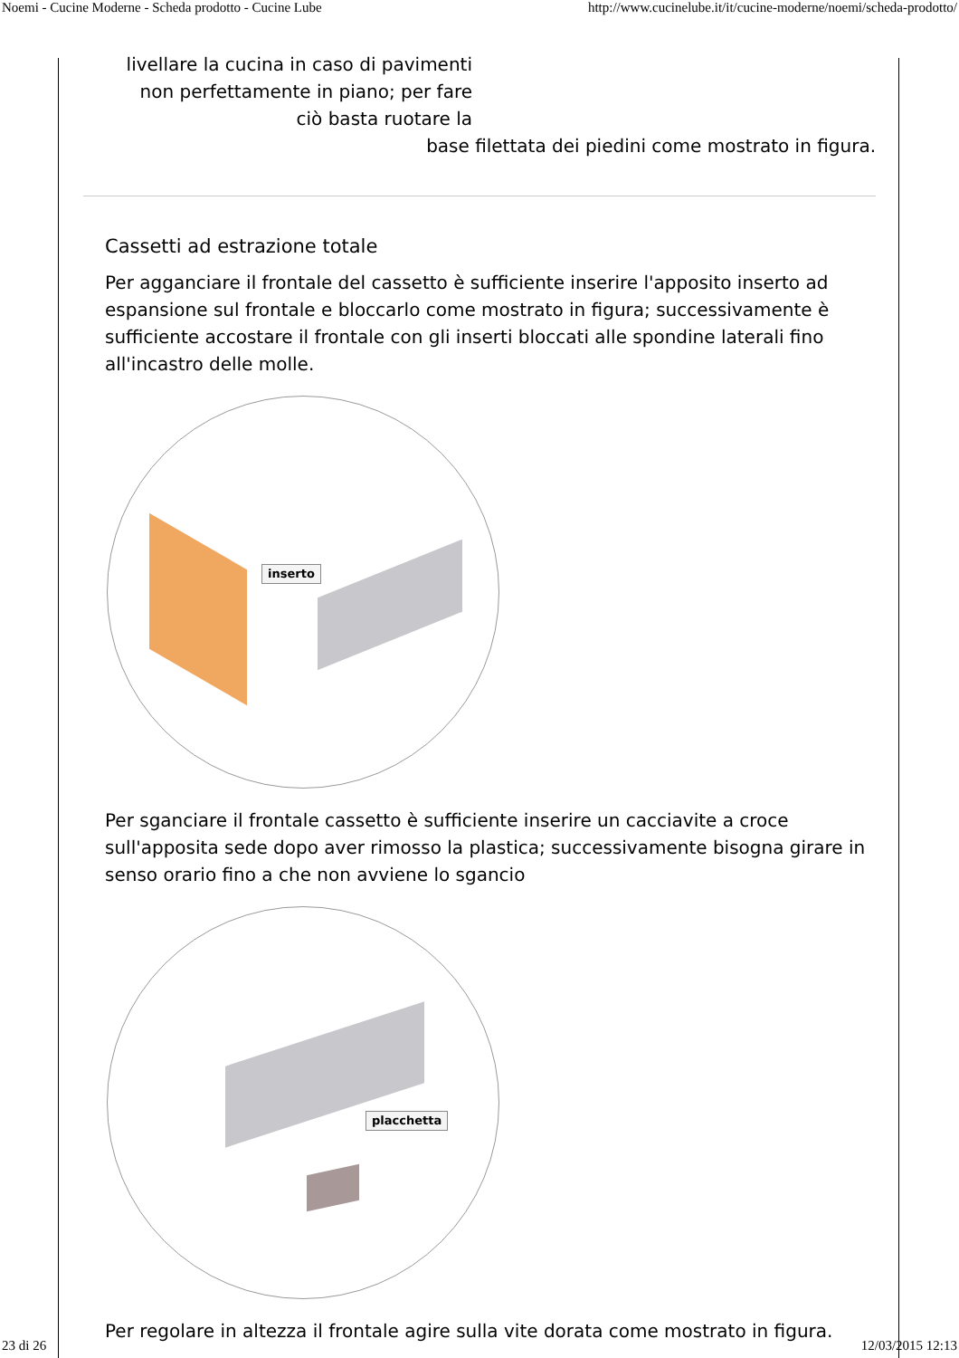Noemi - Cucine Moderne - Scheda prodotto - Cucine Lube http://www.cucinelube.it/it/cucine-moderne/noemi/scheda-prodotto/
livellare la cucina in caso di pavimenti non perfettamente in piano; per fare ciò basta ruotare la
base filettata dei piedini come mostrato in figura.
Cassetti ad estrazione totale
Per agganciare il frontale del cassetto è sufficiente inserire l'apposito inserto ad espansione sul frontale e bloccarlo come mostrato in figura; successivamente è sufficiente accostare il frontale con gli inserti bloccati alle spondine laterali fino all'incastro delle molle.
inserto
Per sganciare il frontale cassetto è sufficiente inserire un cacciavite a croce sull'apposita sede dopo aver rimosso la plastica; successivamente bisogna girare in senso orario fino a che non avviene lo sgancio
placchetta
Per regolare in altezza il frontale agire sulla vite dorata come mostrato in figura.
23 di 26 12/03/2015 12:13